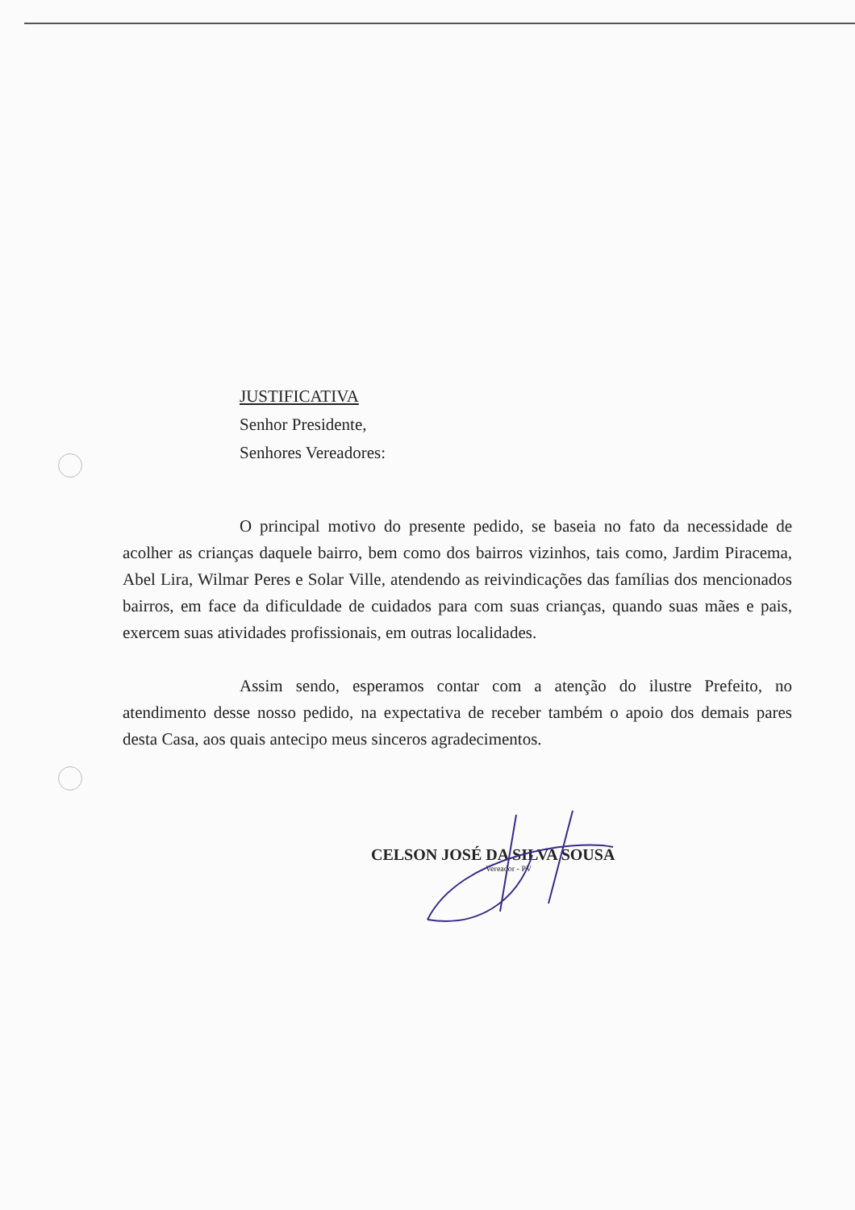JUSTIFICATIVA
Senhor Presidente,
Senhores Vereadores:
O principal motivo do presente pedido, se baseia no fato da necessidade de acolher as crianças daquele bairro, bem como dos bairros vizinhos, tais como, Jardim Piracema, Abel Lira, Wilmar Peres e Solar Ville, atendendo as reivindicações das famílias dos mencionados bairros, em face da dificuldade de cuidados para com suas crianças, quando suas mães e pais, exercem suas atividades profissionais, em outras localidades.
Assim sendo, esperamos contar com a atenção do ilustre Prefeito, no atendimento desse nosso pedido, na expectativa de receber também o apoio dos demais pares desta Casa, aos quais antecipo meus sinceros agradecimentos.
CELSON JOSÉ DA SILVA SOUSA
Vereador - PV